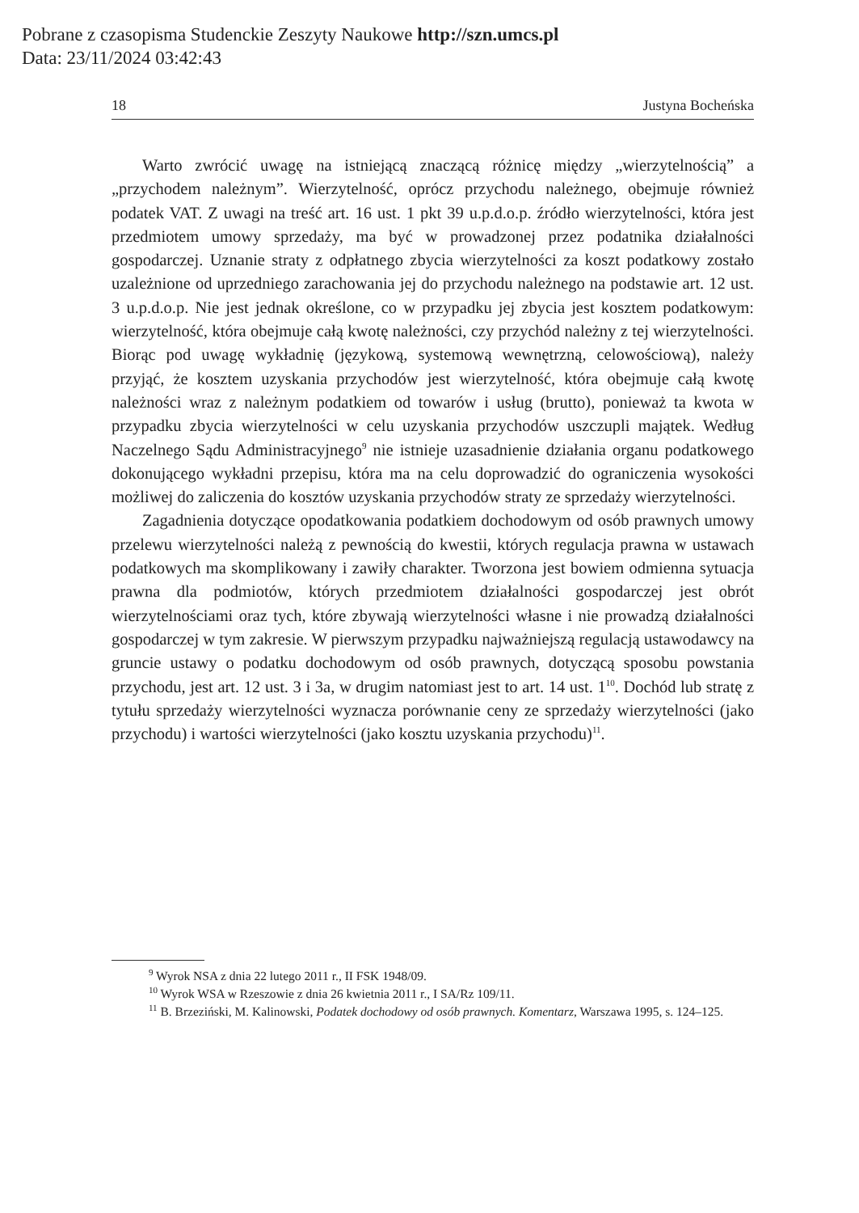Pobrane z czasopisma Studenckie Zeszyty Naukowe http://szn.umcs.pl
Data: 23/11/2024 03:42:43
18 Justyna Bocheńska
Warto zwrócić uwagę na istniejącą znaczącą różnicę między „wierzytelnością” a „przychodem należnym”. Wierzytelność, oprócz przychodu należnego, obejmuje również podatek VAT. Z uwagi na treść art. 16 ust. 1 pkt 39 u.p.d.o.p. źródło wierzytelności, która jest przedmiotem umowy sprzedaży, ma być w prowadzonej przez podatnika działalności gospodarczej. Uznanie straty z odpłatnego zbycia wierzytelności za koszt podatkowy zostało uzależnione od uprzedniego zarachowania jej do przychodu należnego na podstawie art. 12 ust. 3 u.p.d.o.p. Nie jest jednak określone, co w przypadku jej zbycia jest kosztem podatkowym: wierzytelność, która obejmuje całą kwotę należności, czy przychód należny z tej wierzytelności. Biorąc pod uwagę wykładnię (językową, systemową wewnętrzną, celowościową), należy przyjąć, że kosztem uzyskania przychodów jest wierzytelność, która obejmuje całą kwotę należności wraz z należnym podatkiem od towarów i usług (brutto), ponieważ ta kwota w przypadku zbycia wierzytelności w celu uzyskania przychodów uszczupli majątek. Według Naczelnego Sądu Administracyjnego<sup>9</sup> nie istnieje uzasadnienie działania organu podatkowego dokonującego wykładni przepisu, która ma na celu doprowadzić do ograniczenia wysokości możliwej do zaliczenia do kosztów uzyskania przychodów straty ze sprzedaży wierzytelności.
Zagadnienia dotyczące opodatkowania podatkiem dochodowym od osób prawnych umowy przelewu wierzytelności należą z pewnością do kwestii, których regulacja prawna w ustawach podatkowych ma skomplikowany i zawiły charakter. Tworzona jest bowiem odmienna sytuacja prawna dla podmiotów, których przedmiotem działalności gospodarczej jest obrót wierzytelnościami oraz tych, które zbywają wierzytelności własne i nie prowadzą działalności gospodarczej w tym zakresie. W pierwszym przypadku najważniejszą regulacją ustawodawcy na gruncie ustawy o podatku dochodowym od osób prawnych, dotyczącą sposobu powstania przychodu, jest art. 12 ust. 3 i 3a, w drugim natomiast jest to art. 14 ust. 1<sup>10</sup>. Dochód lub stratę z tytułu sprzedaży wierzytelności wyznacza porównanie ceny ze sprzedaży wierzytelności (jako przychodu) i wartości wierzytelności (jako kosztu uzyskania przychodu)<sup>11</sup>.
<sup>9</sup> Wyrok NSA z dnia 22 lutego 2011 r., II FSK 1948/09.
<sup>10</sup> Wyrok WSA w Rzeszowie z dnia 26 kwietnia 2011 r., I SA/Rz 109/11.
<sup>11</sup> B. Brzeziński, M. Kalinowski, Podatek dochodowy od osób prawnych. Komentarz, Warszawa 1995, s. 124–125.